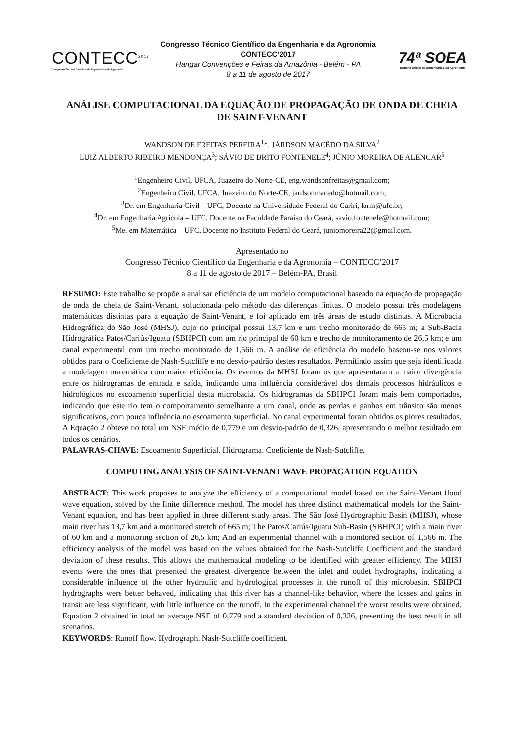CONTECC<sup>2017</sup>
Congresso Técnico Científico da Engenharia e da Agronomia
Congresso Técnico Científico da Engenharia e da Agronomia
CONTECC’2017
Hangar Convenções e Feiras da Amazônia - Belém - PA
8 a 11 de agosto de 2017
74ª SOEA
Semana Oficial da Engenharia e da Agronomia
ANÁLISE COMPUTACIONAL DA EQUAÇÃO DE PROPAGAÇÃO DE ONDA DE CHEIA DE SAINT-VENANT
WANDSON DE FREITAS PEREIRA<sup>1</sup>*, JÁRDSON MACÊDO DA SILVA<sup>2</sup>
LUIZ ALBERTO RIBEIRO MENDONÇA<sup>3</sup>; SÁVIO DE BRITO FONTENELE<sup>4</sup>; JÚNIO MOREIRA DE ALENCAR<sup>5</sup>
<sup>1</sup> Engenheiro Civil, UFCA, Juazeiro do Norte-CE, eng.wandsonfreitas@gmail.com;
<sup>2</sup> Engenheiro Civil, UFCA, Juazeiro do Norte-CE, jardsonmacedo@hotmail.com;
<sup>3</sup> Dr. em Engenharia Civil – UFC, Docente na Universidade Federal do Cariri, larm@ufc.br;
<sup>4</sup> Dr. em Engenharia Agrícola – UFC, Docente na Faculdade Paraíso do Ceará, savio.fontenele@hotmail.com;
<sup>5</sup> Me. em Matemática – UFC, Docente no Instituto Federal do Ceará, juniomoreira22@gmail.com.
Apresentado no
Congresso Técnico Científico da Engenharia e da Agronomia – CONTECC’2017
8 a 11 de agosto de 2017 – Belém-PA, Brasil
RESUMO: Este trabalho se propõe a analisar eficiência de um modelo computacional baseado na equação de propagação de onda de cheia de Saint-Venant, solucionada pelo método das diferenças finitas. O modelo possui três modelagens matemáticas distintas para a equação de Saint-Venant, e foi aplicado em três áreas de estudo distintas. A Microbacia Hidrográfica do São José (MHSJ), cujo rio principal possui 13,7 km e um trecho monitorado de 665 m; a Sub-Bacia Hidrográfica Patos/Cariús/Iguatu (SBHPCI) com um rio principal de 60 km e trecho de monitoramento de 26,5 km; e um canal experimental com um trecho monitorado de 1,566 m. A análise de eficiência do modelo baseou-se nos valores obtidos para o Coeficiente de Nash-Sutcliffe e no desvio-padrão destes resultados. Permitindo assim que seja identificada a modelagem matemática com maior eficiência. Os eventos da MHSJ foram os que apresentaram a maior divergência entre os hidrogramas de entrada e saída, indicando uma influência considerável dos demais processos hidráulicos e hidrológicos no escoamento superficial desta microbacia. Os hidrogramas da SBHPCI foram mais bem comportados, indicando que este rio tem o comportamento semelhante a um canal, onde as perdas e ganhos em trânsito são menos significativos, com pouca influência no escoamento superficial. No canal experimental foram obtidos os piores resultados. A Equação 2 obteve no total um NSE médio de 0,779 e um desvio-padrão de 0,326, apresentando o melhor resultado em todos os cenários.
PALAVRAS-CHAVE: Escoamento Superficial. Hidrograma. Coeficiente de Nash-Sutcliffe.
COMPUTING ANALYSIS OF SAINT-VENANT WAVE PROPAGATION EQUATION
ABSTRACT: This work proposes to analyze the efficiency of a computational model based on the Saint-Venant flood wave equation, solved by the finite difference method. The model has three distinct mathematical models for the Saint-Venant equation, and has been applied in three different study areas. The São José Hydrographic Basin (MHSJ), whose main river has 13,7 km and a monitored stretch of 665 m; The Patos/Cariús/Iguatu Sub-Basin (SBHPCI) with a main river of 60 km and a monitoring section of 26,5 km; And an experimental channel with a monitored section of 1,566 m. The efficiency analysis of the model was based on the values obtained for the Nash-Sutcliffe Coefficient and the standard deviation of these results. This allows the mathematical modeling to be identified with greater efficiency. The MHSJ events were the ones that presented the greatest divergence between the inlet and outlet hydrographs, indicating a considerable influence of the other hydraulic and hydrological processes in the runoff of this microbasin. SBHPCI hydrographs were better behaved, indicating that this river has a channel-like behavior, where the losses and gains in transit are less significant, with little influence on the runoff. In the experimental channel the worst results were obtained. Equation 2 obtained in total an average NSE of 0,779 and a standard deviation of 0,326, presenting the best result in all scenarios.
KEYWORDS: Runoff flow. Hydrograph. Nash-Sutcliffe coefficient.